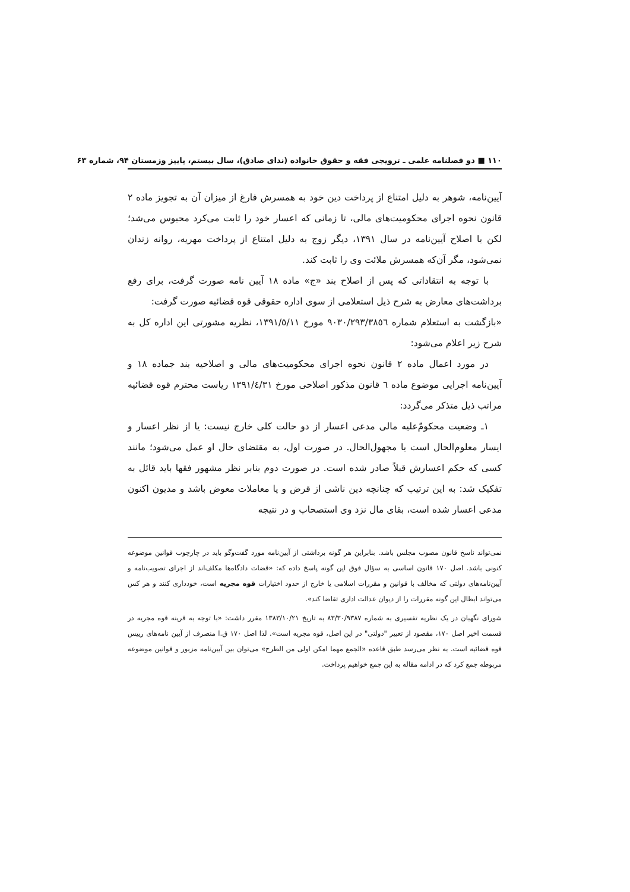١١٠ ■ دو فصلنامه علمی ـ ترویجی فقه و حقوق خانواده (ندای صادق)، سال بیستم، پاییز وزمستان ٩۴، شماره ۶٣
آیین‌نامه، شوهر به دلیل امتناع از پرداخت دین خود به همسرش فارغ از میزان آن به تجویز ماده ٢ قانون نحوه اجرای محکومیت‌های مالی، تا زمانی که اعسار خود را ثابت می‌کرد محبوس می‌شد؛ لکن با اصلاح آیین‌نامه در سال ١٣٩١، دیگر زوج به دلیل امتناع از پرداخت مهریه، روانه زندان نمی‌شود، مگر آن‌که همسرش ملائت وی را ثابت کند.
با توجه به انتقاداتی که پس از اصلاح بند «ج» ماده ١٨ آیین نامه صورت گرفت، برای رفع برداشت‌های معارض به شرح ذیل استعلامی از سوی اداره حقوقی قوه قضائیه صورت گرفت:
«بازگشت به استعلام شماره ٩٠٣٠/٢٩٣/٣٨٥٦ مورخ ١٣٩١/٥/١١، نظریه مشورتی این اداره کل به شرح زیر اعلام می‌شود:
در مورد اعمال ماده ٢ قانون نحوه اجرای محکومیت‌های مالی و اصلاحیه بند جماده ١٨ و آیین‌نامه اجرایی موضوع ماده ٦ قانون مذکور اصلاحی مورخ ١٣٩١/٤/٣١ ریاست محترم قوه قضائیه مراتب ذیل متذکر می‌گردد:
١ـ وضعیت محکومٌ‌علیه مالی مدعی اعسار از دو حالت کلی خارج نیست: یا از نظر اعسار و ایسار معلوم‌الحال است یا مجهول‌الحال. در صورت اول، به مقتضای حال او عمل می‌شود؛ مانند کسی که حکم اعسارش قبلاً صادر شده است. در صورت دوم بنابر نظر مشهور فقها باید قائل به تفکیک شد: به این ترتیب که چنانچه دین ناشی از قرض و یا معاملات معوض باشد و مدیون اکنون مدعی اعسار شده است، بقای مال نزد وی استصحاب و در نتیجه
نمی‌تواند ناسخ قانون مصوب مجلس باشد. بنابراین هر گونه برداشتی از آیین‌نامه مورد گفت‌وگو باید در چارچوب قوانین موضوعه کنونی باشد. اصل ١٧٠ قانون اساسی به سؤال فوق این گونه پاسخ داده که: «قضات دادگاه‌ها مکلف‌اند از اجرای تصویب‌نامه و آیین‌نامه‌های دولتی که مخالف با قوانین و مقررات اسلامی یا خارج از حدود اختیارات قوه مجریه است، خودداری کنند و هر کس می‌تواند ابطال این گونه مقررات را از دیوان عدالت اداری تقاضا کند».
شورای نگهبان در یک نظریه تفسیری به شماره ٨٣/٣٠/٩٣٨٧ به تاریخ ١٣٨٣/١٠/٢١ مقرر داشت: «با توجه به قرینه قوه مجریه در قسمت اخیر اصل ١٧٠، مقصود از تعبیر "دولتی" در این اصل، قوه مجریه است». لذا اصل ١٧٠ ق.ا منصرف از آیین نامه‌های رییس قوه قضائیه است. به نظر می‌رسد طبق قاعده «الجمع مهما امکن اولی من الطرح» می‌توان بین آیین‌نامه مزبور و قوانین موضوعه مربوطه جمع کرد که در ادامه مقاله به این جمع خواهیم پرداخت.